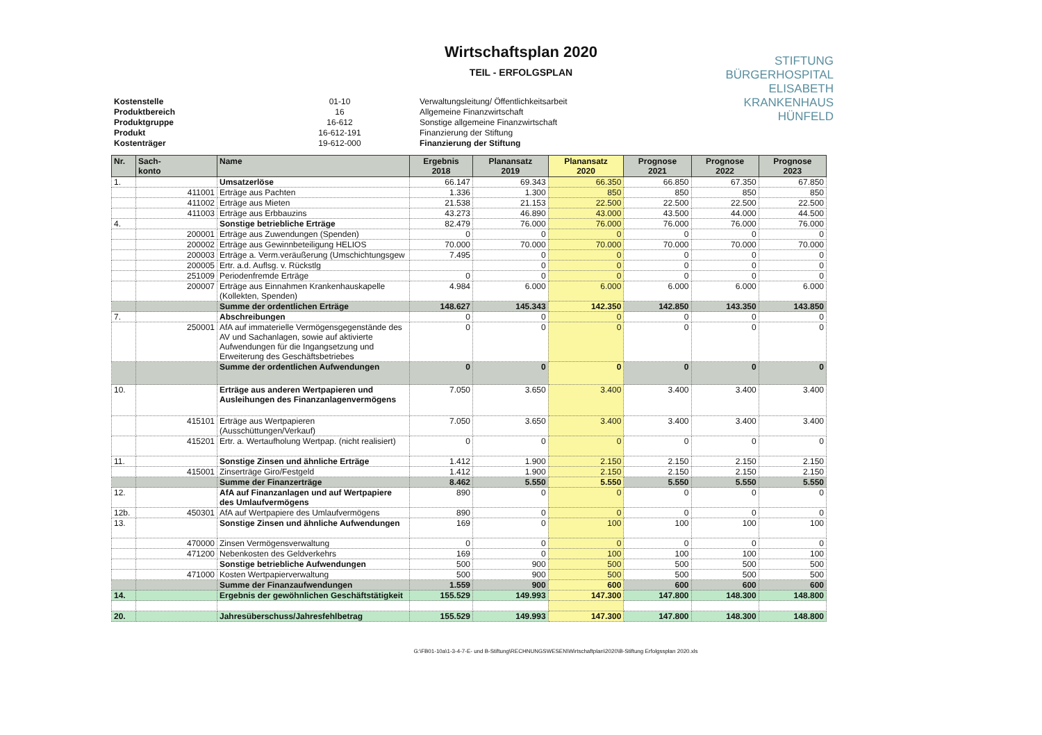Wirtschaftsplan 2020
TEIL - ERFOLGSPLAN
STIFTUNG
BÜRGERHOSPITAL
ELISABETH
KRANKENHAUS
HÜNFELD
| Kostenstelle | 01-10 | Verwaltungsleitung/ Öffentlichkeitsarbeit |
| Produktbereich | 16 | Allgemeine Finanzwirtschaft |
| Produktgruppe | 16-612 | Sonstige allgemeine Finanzwirtschaft |
| Produkt | 16-612-191 | Finanzierung der Stiftung |
| Kostenträger | 19-612-000 | Finanzierung der Stiftung |
| Nr. | Sach- konto | Name | Ergebnis 2018 | Planansatz 2019 | Planansatz 2020 | Prognose 2021 | Prognose 2022 | Prognose 2023 |
| --- | --- | --- | --- | --- | --- | --- | --- | --- |
| 1. | | Umsatzerlöse | 66.147 | 69.343 | 66.350 | 66.850 | 67.350 | 67.850 |
| | 411001 | Erträge aus Pachten | 1.336 | 1.300 | 850 | 850 | 850 | 850 |
| | 411002 | Erträge aus Mieten | 21.538 | 21.153 | 22.500 | 22.500 | 22.500 | 22.500 |
| | 411003 | Erträge aus Erbbauzins | 43.273 | 46.890 | 43.000 | 43.500 | 44.000 | 44.500 |
| 4. | | Sonstige betriebliche Erträge | 82.479 | 76.000 | 76.000 | 76.000 | 76.000 | 76.000 |
| | 200001 | Erträge aus Zuwendungen (Spenden) | 0 | 0 | 0 | 0 | 0 | 0 |
| | 200002 | Erträge aus Gewinnbeteiligung HELIOS | 70.000 | 70.000 | 70.000 | 70.000 | 70.000 | 70.000 |
| | 200003 | Erträge a. Verm.veräußerung (Umschichtungsgew | 7.495 | 0 | 0 | 0 | 0 | 0 |
| | 200005 | Ertr. a.d. Auflsg. v. Rückstlg | | 0 | 0 | 0 | 0 | 0 |
| | 251009 | Periodenfremde Erträge | 0 | 0 | 0 | 0 | 0 | 0 |
| | 200007 | Erträge aus Einnahmen Krankenhauskapelle (Kollekten, Spenden) | 4.984 | 6.000 | 6.000 | 6.000 | 6.000 | 6.000 |
| | | Summe der ordentlichen Erträge | 148.627 | 145.343 | 142.350 | 142.850 | 143.350 | 143.850 |
| 7. | | Abschreibungen | 0 | 0 | 0 | 0 | 0 | 0 |
| | 250001 | AfA auf immaterielle Vermögensgegenstände des AV und Sachanlagen, sowie auf aktivierte Aufwendungen für die Ingangsetzung und Erweiterung des Geschäftsbetriebes | 0 | 0 | 0 | 0 | 0 | 0 |
| | | Summe der ordentlichen Aufwendungen | 0 | 0 | 0 | 0 | 0 | 0 |
| 10. | | Erträge aus anderen Wertpapieren und Ausleihungen des Finanzanlagenvermögens | 7.050 | 3.650 | 3.400 | 3.400 | 3.400 | 3.400 |
| | 415101 | Erträge aus Wertpapieren (Ausschüttungen/Verkauf) | 7.050 | 3.650 | 3.400 | 3.400 | 3.400 | 3.400 |
| | 415201 | Ertr. a. Wertaufholung Wertpap. (nicht realisiert) | 0 | 0 | 0 | 0 | 0 | 0 |
| 11. | | Sonstige Zinsen und ähnliche Erträge | 1.412 | 1.900 | 2.150 | 2.150 | 2.150 | 2.150 |
| | 415001 | Zinserträge Giro/Festgeld | 1.412 | 1.900 | 2.150 | 2.150 | 2.150 | 2.150 |
| | | Summe der Finanzerträge | 8.462 | 5.550 | 5.550 | 5.550 | 5.550 | 5.550 |
| 12. | | AfA auf Finanzanlagen und auf Wertpapiere des Umlaufvermögens | 890 | 0 | 0 | 0 | 0 | 0 |
| 12b. | 450301 | AfA auf Wertpapiere des Umlaufvermögens | 890 | 0 | 0 | 0 | 0 | 0 |
| 13. | | Sonstige Zinsen und ähnliche Aufwendungen | 169 | 0 | 100 | 100 | 100 | 100 |
| | 470000 | Zinsen Vermögensverwaltung | 0 | 0 | 0 | 0 | 0 | 0 |
| | 471200 | Nebenkosten des Geldverkehrs | 169 | 0 | 100 | 100 | 100 | 100 |
| | | Sonstige betriebliche Aufwendungen | 500 | 900 | 500 | 500 | 500 | 500 |
| | 471000 | Kosten Wertpapierverwaltung | 500 | 900 | 500 | 500 | 500 | 500 |
| | | Summe der Finanzaufwendungen | 1.559 | 900 | 600 | 600 | 600 | 600 |
| 14. | | Ergebnis der gewöhnlichen Geschäftstätigkeit | 155.529 | 149.993 | 147.300 | 147.800 | 148.300 | 148.800 |
| 20. | | Jahresüberschuss/Jahresfehlbetrag | 155.529 | 149.993 | 147.300 | 147.800 | 148.300 | 148.800 |
G:\FB01-10a\1-3-4-7-E- und B-Stiftung\RECHNUNGSWESEN\Wirtschaftplan\2020\B-Stiftung Erfolgssplan 2020.xls